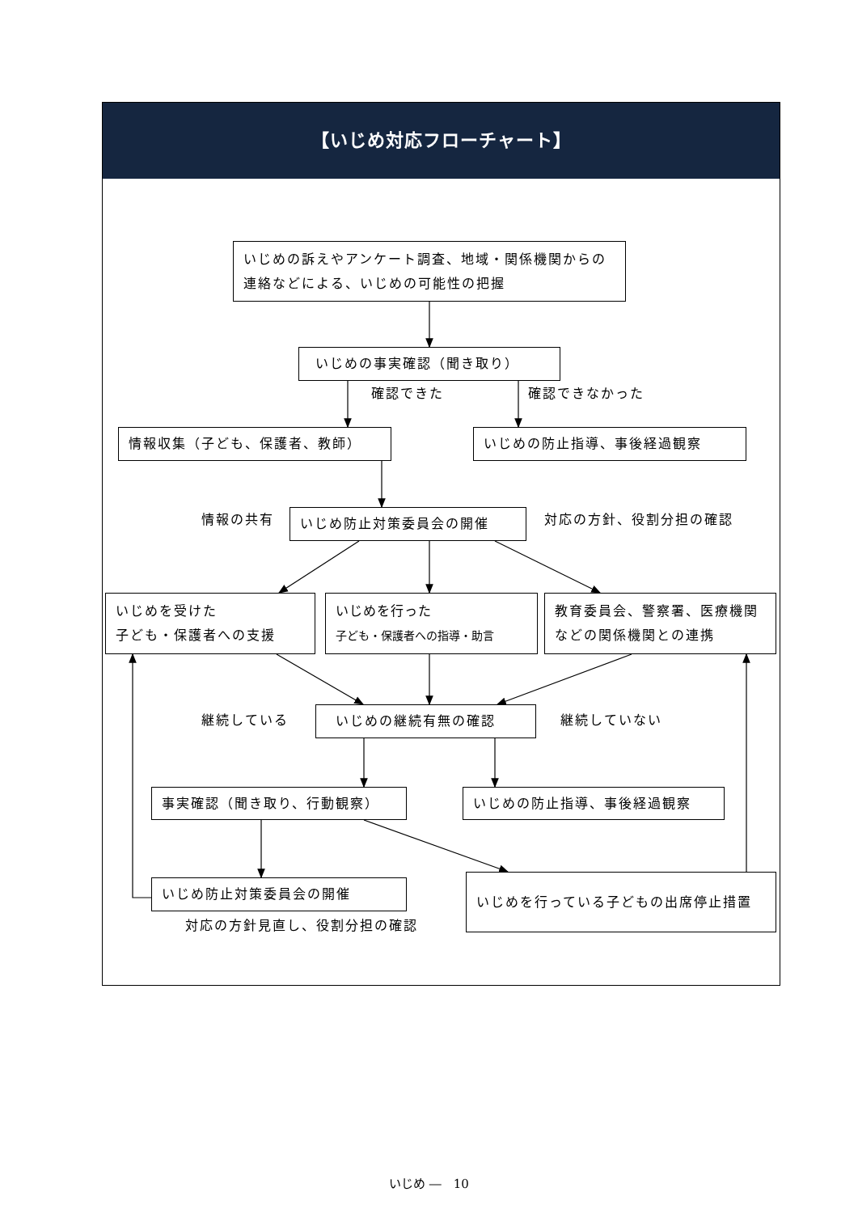【いじめ対応フローチャート】
いじめの訴えやアンケート調査、地域・関係機関からの連絡などによる、いじめの可能性の把握
いじめの事実確認（聞き取り）
確認できた 確認できなかった
情報収集（子ども、保護者、教師） いじめの防止指導、事後経過観察
情報の共有
いじめ防止対策委員会の開催
対応の方針、役割分担の確認
いじめを受けた
子ども・保護者への支援
いじめを行った
子ども・保護者への指導・助言
教育委員会、警察署、医療機関などの関係機関との連携
継続している
いじめの継続有無の確認
継続していない
事実確認（聞き取り、行動観察） いじめの防止指導、事後経過観察
いじめ防止対策委員会の開催
対応の方針見直し、役割分担の確認
いじめを行っている子どもの出席停止措置
いじめ ―　10